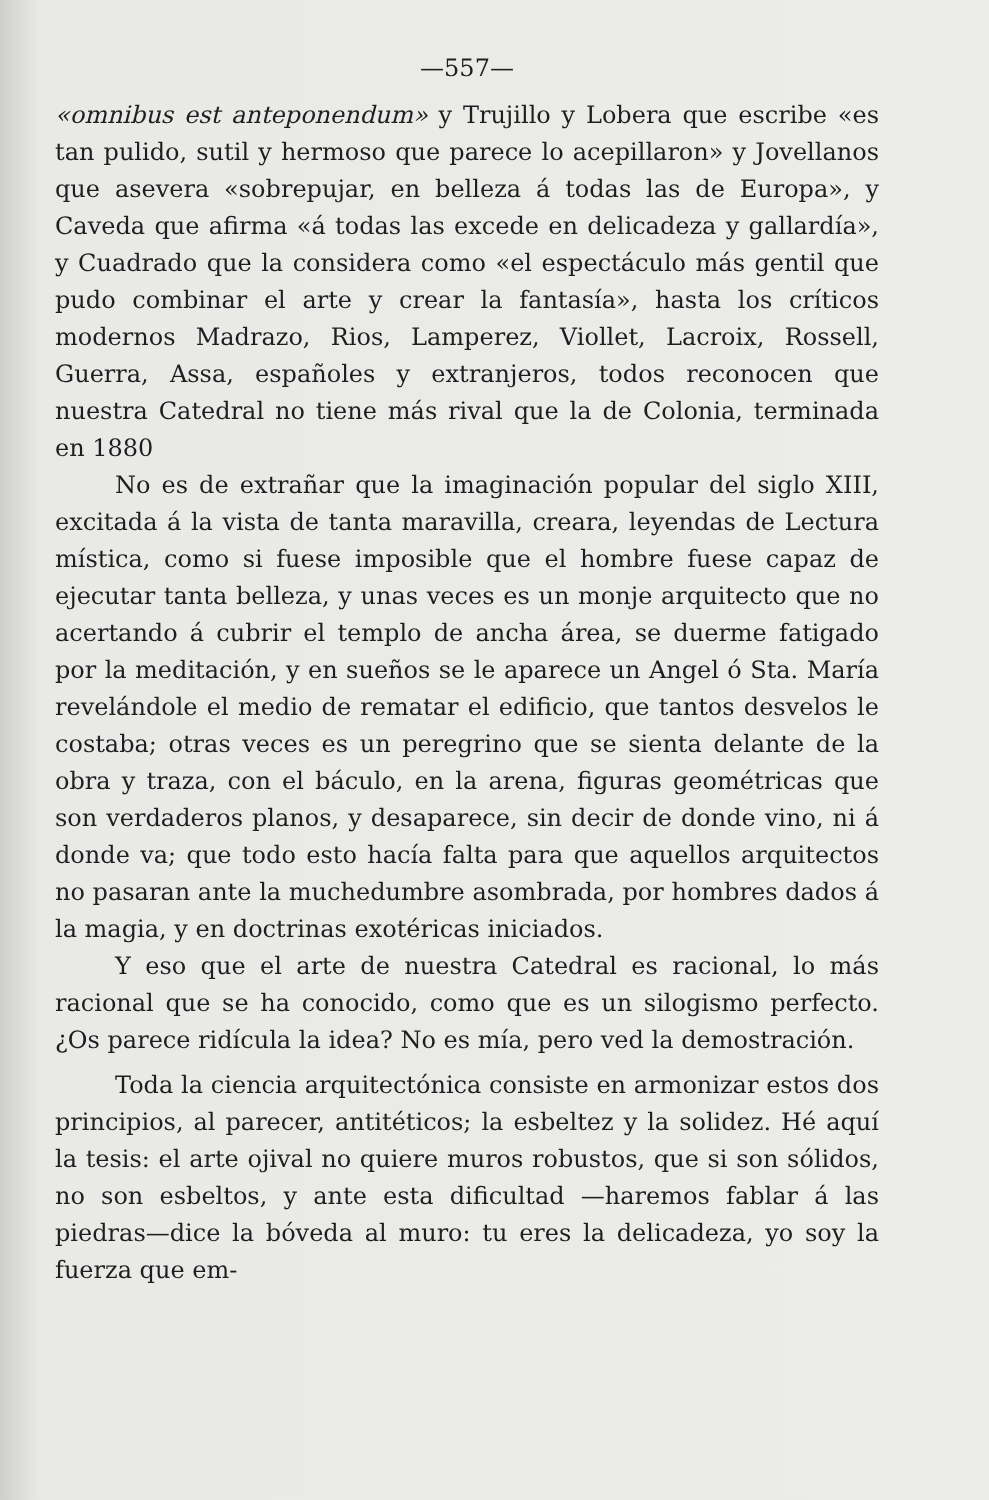—557—
«omnibus est anteponendum» y Trujillo y Lobera que escribe «es tan pulido, sutil y hermoso que parece lo acepillaron» y Jovellanos que asevera «sobrepujar, en belleza á todas las de Europa», y Caveda que afirma «á todas las excede en delicadeza y gallardía», y Cuadrado que la considera como «el espectáculo más gentil que pudo combinar el arte y crear la fantasía», hasta los críticos modernos Madrazo, Rios, Lamperez, Viollet, Lacroix, Rossell, Guerra, Assa, españoles y extranjeros, todos reconocen que nuestra Catedral no tiene más rival que la de Colonia, terminada en 1880
No es de extrañar que la imaginación popular del siglo XIII, excitada á la vista de tanta maravilla, creara, leyendas de Lectura mística, como si fuese imposible que el hombre fuese capaz de ejecutar tanta belleza, y unas veces es un monje arquitecto que no acertando á cubrir el templo de ancha área, se duerme fatigado por la meditación, y en sueños se le aparece un Angel ó Sta. María revelándole el medio de rematar el edificio, que tantos desvelos le costaba; otras veces es un peregrino que se sienta delante de la obra y traza, con el báculo, en la arena, figuras geométricas que son verdaderos planos, y desaparece, sin decir de donde vino, ni á donde va; que todo esto hacía falta para que aquellos arquitectos no pasaran ante la muchedumbre asombrada, por hombres dados á la magia, y en doctrinas exotéricas iniciados.
Y eso que el arte de nuestra Catedral es racional, lo más racional que se ha conocido, como que es un silogismo perfecto. ¿Os parece ridícula la idea? No es mía, pero ved la demostración.
Toda la ciencia arquitectónica consiste en armonizar estos dos principios, al parecer, antitéticos; la esbeltez y la solidez. Hé aquí la tesis: el arte ojival no quiere muros robustos, que si son sólidos, no son esbeltos, y ante esta dificultad —haremos fablar á las piedras—dice la bóveda al muro: tu eres la delicadeza, yo soy la fuerza que em-